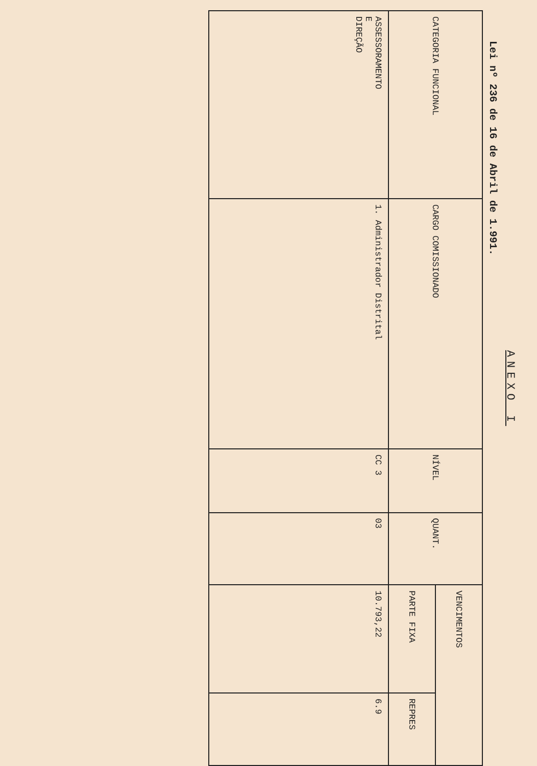ANEXO I
Lei nº 236 de 16 de Abril de 1.991.
| CATEGORIA FUNCIONAL | CARGO COMISSIONADO | NÍVEL | QUANT. | VENCIMENTOS | |
| --- | --- | --- | --- | --- | --- |
| | | | | PARTE FIXA | REPRES |
| ASSESSORAMENTO E DIREÇÃO | 1. Administrador Distrital | CC 3 | 03 | 10.793,22 | 6.9 |